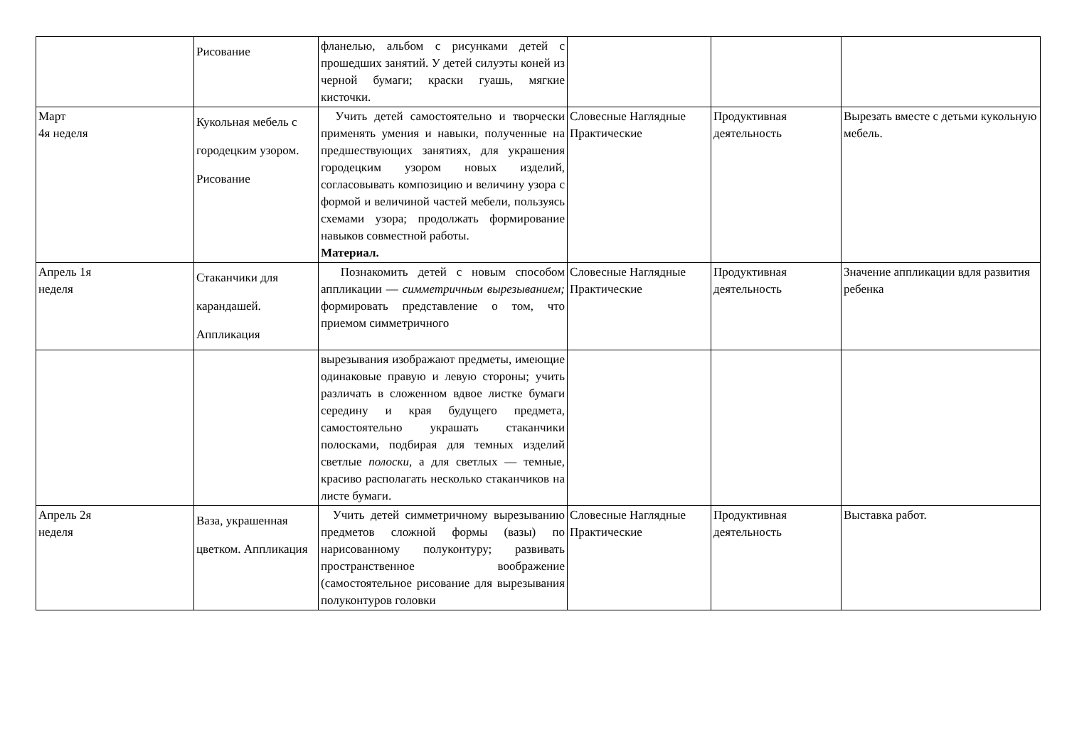| | Рисование | фланелью, альбом с рисунками детей с прошедших занятий. У детей силуэты коней из черной бумаги; краски гуашь, мягкие кисточки. | | | |
| Март 4я неделя | Кукольная мебель с городецким узором. Рисование | Учить детей самостоятельно и творчески применять умения и навыки, полученные на предшествующих занятиях, для украшения городецким узором новых изделий, согласовывать композицию и величину узора с формой и величиной частей мебели, пользуясь схемами узора; продолжать формирование навыков совместной работы. Материал. | Словесные Наглядные Практические | Продуктивная деятельность | Вырезать вместе с детьми кукольную мебель. |
| Апрель 1я неделя | Стаканчики для карандашей. Аппликация | Познакомить детей с новым способом аппликации — симметричным вырезыванием; формировать представление о том, что приемом симметричного | Словесные Наглядные Практические | Продуктивная деятельность | Значение аппликации вдля развития ребенка |
| | | вырезывания изображают предметы, имеющие одинаковые правую и левую стороны; учить различать в сложенном вдвое листке бумаги середину и края будущего предмета, самостоятельно украшать стаканчики полосками, подбирая для темных изделий светлые полоски, а для светлых — темные, красиво располагать несколько стаканчиков на листе бумаги. | | | |
| Апрель 2я неделя | Ваза, украшенная цветком. Аппликация | Учить детей симметричному вырезыванию предметов сложной формы (вазы) по нарисованному полуконтуру; развивать пространственное воображение (самостоятельное рисование для вырезывания полуконтуров головки | Словесные Наглядные Практические | Продуктивная деятельность | Выставка работ. |